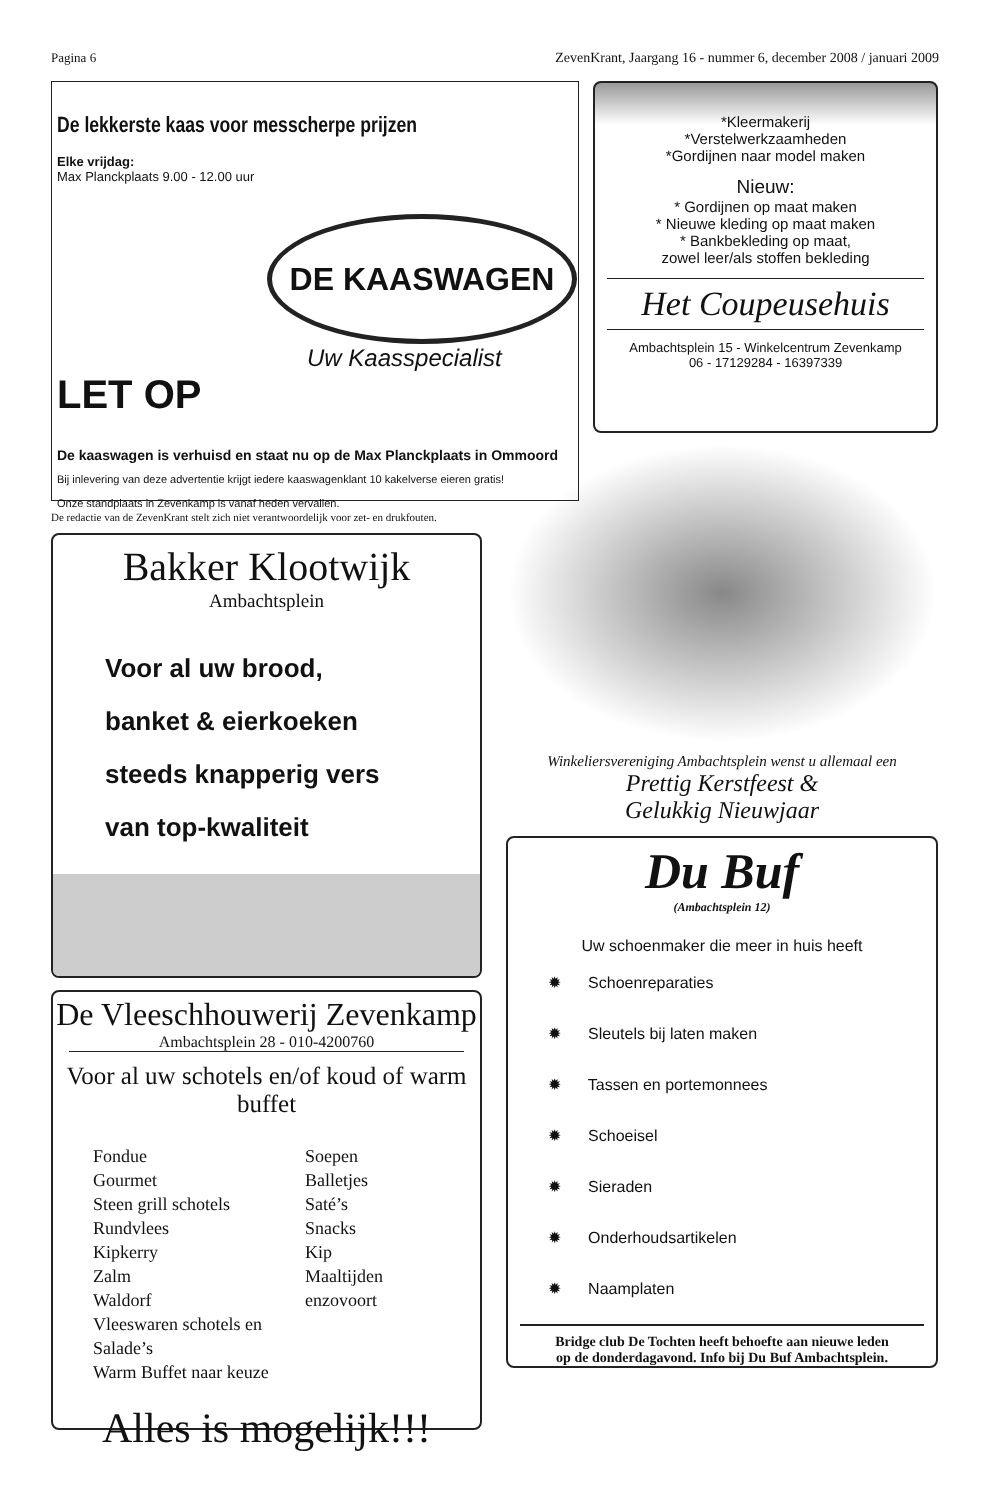Pagina 6 ZevenKrant, Jaargang 16 - nummer 6, december 2008 / januari 2009
De lekkerste kaas voor messcherpe prijzen
Elke vrijdag:
Max Planckplaats 9.00 - 12.00 uur
DE KAASWAGEN
Uw Kaasspecialist
LET OP
De kaaswagen is verhuisd en staat nu op de Max Planckplaats in Ommoord
Bij inlevering van deze advertentie krijgt iedere kaaswagenklant 10 kakelverse eieren gratis!
Onze standplaats in Zevenkamp is vanaf heden vervallen.
De redactie van de ZevenKrant stelt zich niet verantwoordelijk voor zet- en drukfouten.
*Kleermakerij
*Verstelwerkzaamheden
*Gordijnen naar model maken
Nieuw:
* Gordijnen op maat maken
* Nieuwe kleding op maat maken
* Bankbekleding op maat,
zowel leer/als stoffen bekleding
Het Coupeusehuis
Ambachtsplein 15 - Winkelcentrum Zevenkamp
06 - 17129284 - 16397339
Bakker Klootwijk
Ambachtsplein
Voor al uw brood,
banket & eierkoeken
steeds knapperig vers
van top-kwaliteit
De Vleeschhouwerij Zevenkamp
Ambachtsplein 28 - 010-4200760
Voor al uw schotels en/of koud of warm buffet
Fondue
Gourmet
Steen grill schotels
Rundvlees
Kipkerry
Zalm
Waldorf
Vleeswaren schotels en Salade’s
Warm Buffet naar keuze
Soepen
Balletjes
Saté’s
Snacks
Kip
Maaltijden
enzovoort
Alles is mogelijk!!!
Winkeliersvereniging Ambachtsplein wenst u allemaal een
Prettig Kerstfeest &
Gelukkig Nieuwjaar
Du Buf
(Ambachtsplein 12)
Uw schoenmaker die meer in huis heeft
✹ Schoenreparaties
✹ Sleutels bij laten maken
✹ Tassen en portemonnees
✹ Schoeisel
✹ Sieraden
✹ Onderhoudsartikelen
✹ Naamplaten
Bridge club De Tochten heeft behoefte aan nieuwe leden
op de donderdagavond. Info bij Du Buf Ambachtsplein.